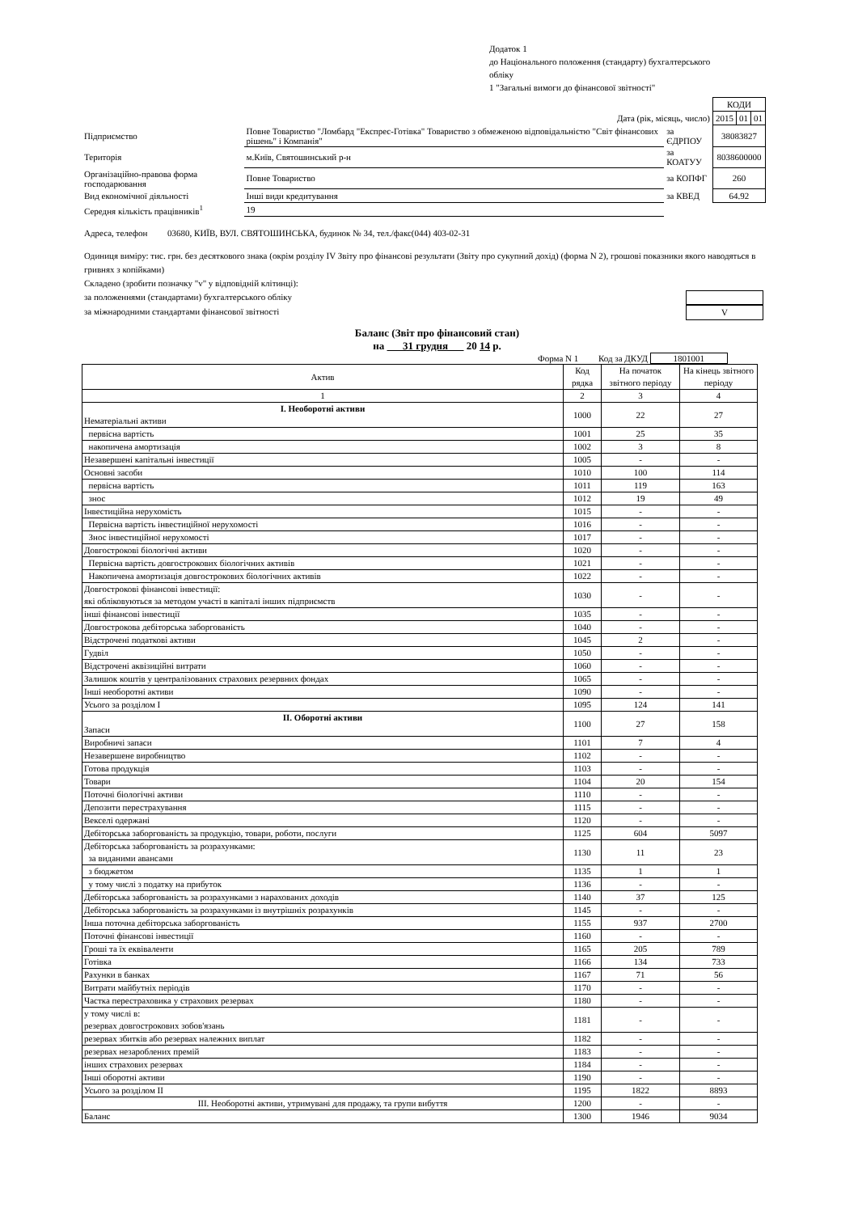Додаток 1
до Національного положення (стандарту) бухгалтерського
обліку
1 "Загальні вимоги до фінансової звітності"
| | | | | КОДИ | | |
| Дата (рік, місяць, число) | | | | 2015 | 01 | 01 |
| Підприємство | Повне Товариство "Ломбард "Експрес-Готівка" Товариство з обмеженою відповідальністю "Світ фінансових рішень" і Компанія" | | за ЄДРПОУ | 38083827 | | |
| Територія | м.Київ, Святошинський р-н | | за КОАТУУ | 8038600000 | | |
| Організаційно-правова форма господарювання | | Повне Товариство | за КОПФГ | 260 | | |
| Вид економічної діяльності | | Інші види кредитування | за КВЕД | 64.92 | | |
| Середня кількість працівників<sup>1</sup> | | 19 | | | | |
Адреса, телефон 03680, КИЇВ, ВУЛ. СВЯТОШИНСЬКА, будинок № 34, тел./факс(044) 403-02-31
Одиниця виміру: тис. грн. без десяткового знака (окрім розділу IV Звіту про фінансові результати (Звіту про сукупний дохід) (форма N 2), грошові показники якого наводяться в гривнях з копійками)
Складено (зробити позначку "v" у відповідній клітинці):
за положеннями (стандартами) бухгалтерського обліку
за міжнародними стандартами фінансової звітності V
Баланс (Звіт про фінансовий стан)
на 31 грудня 20 14 р.
Форма N 1 Код за ДКУД 1801001
| Актив | Код рядка | На початок звітного періоду | На кінець звітного періоду |
| --- | --- | --- | --- |
| 1 | 2 | 3 | 4 |
| I. Необоротні активи Нематеріальні активи | 1000 | 22 | 27 |
| первісна вартість | 1001 | 25 | 35 |
| накопичена амортизація | 1002 | 3 | 8 |
| Незавершені капітальні інвестиції | 1005 | - | - |
| Основні засоби | 1010 | 100 | 114 |
| первісна вартість | 1011 | 119 | 163 |
| знос | 1012 | 19 | 49 |
| Інвестиційна нерухомість | 1015 | - | - |
| Первісна вартість інвестиційної нерухомості | 1016 | - | - |
| Знос інвестиційної нерухомості | 1017 | - | - |
| Довгострокові біологічні активи | 1020 | - | - |
| Первісна вартість довгострокових біологічних активів | 1021 | - | - |
| Накопичена амортизація довгострокових біологічних активів | 1022 | - | - |
| Довгострокові фінансові інвестиції: які обліковуються за методом участі в капіталі інших підприємств | 1030 | - | - |
| інші фінансові інвестиції | 1035 | - | - |
| Довгострокова дебіторська заборгованість | 1040 | - | - |
| Відстрочені податкові активи | 1045 | 2 | - |
| Гудвіл | 1050 | - | - |
| Відстрочені аквізиційні витрати | 1060 | - | - |
| Залишок коштів у централізованих страхових резервних фондах | 1065 | - | - |
| Інші необоротні активи | 1090 | - | - |
| Усього за розділом I | 1095 | 124 | 141 |
| II. Оборотні активи Запаси | 1100 | 27 | 158 |
| Виробничі запаси | 1101 | 7 | 4 |
| Незавершене виробництво | 1102 | - | - |
| Готова продукція | 1103 | - | - |
| Товари | 1104 | 20 | 154 |
| Поточні біологічні активи | 1110 | - | - |
| Депозити перестрахування | 1115 | - | - |
| Векселі одержані | 1120 | - | - |
| Дебіторська заборгованість за продукцію, товари, роботи, послуги | 1125 | 604 | 5097 |
| Дебіторська заборгованість за розрахунками: за виданими авансами | 1130 | 11 | 23 |
| з бюджетом | 1135 | 1 | 1 |
| у тому числі з податку на прибуток | 1136 | - | - |
| Дебіторська заборгованість за розрахунками з нарахованих доходів | 1140 | 37 | 125 |
| Дебіторська заборгованість за розрахунками із внутрішніх розрахунків | 1145 | - | - |
| Інша поточна дебіторська заборгованість | 1155 | 937 | 2700 |
| Поточні фінансові інвестиції | 1160 | - | - |
| Гроші та їх еквіваленти | 1165 | 205 | 789 |
| Готівка | 1166 | 134 | 733 |
| Рахунки в банках | 1167 | 71 | 56 |
| Витрати майбутніх періодів | 1170 | - | - |
| Частка перестраховика у страхових резервах | 1180 | - | - |
| у тому числі в: резервах довгострокових зобов'язань | 1181 | - | - |
| резервах збитків або резервах належних виплат | 1182 | - | - |
| резервах незароблених премій | 1183 | - | - |
| інших страхових резервах | 1184 | - | - |
| Інші оборотні активи | 1190 | - | - |
| Усього за розділом II | 1195 | 1822 | 8893 |
| III. Необоротні активи, утримувані для продажу, та групи вибуття | 1200 | - | - |
| Баланс | 1300 | 1946 | 9034 |